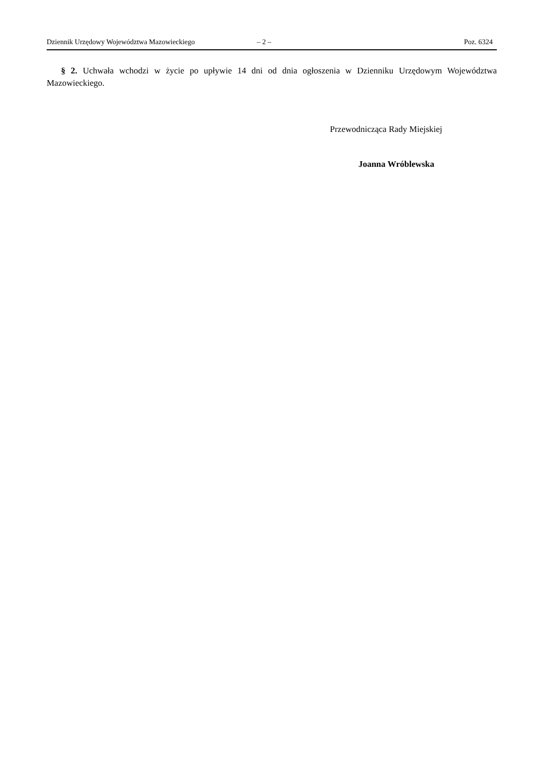Dziennik Urzędowy Województwa Mazowieckiego – 2 – Poz. 6324
§ 2. Uchwała wchodzi w życie po upływie 14 dni od dnia ogłoszenia w Dzienniku Urzędowym Województwa Mazowieckiego.
Przewodnicząca Rady Miejskiej
Joanna Wróblewska